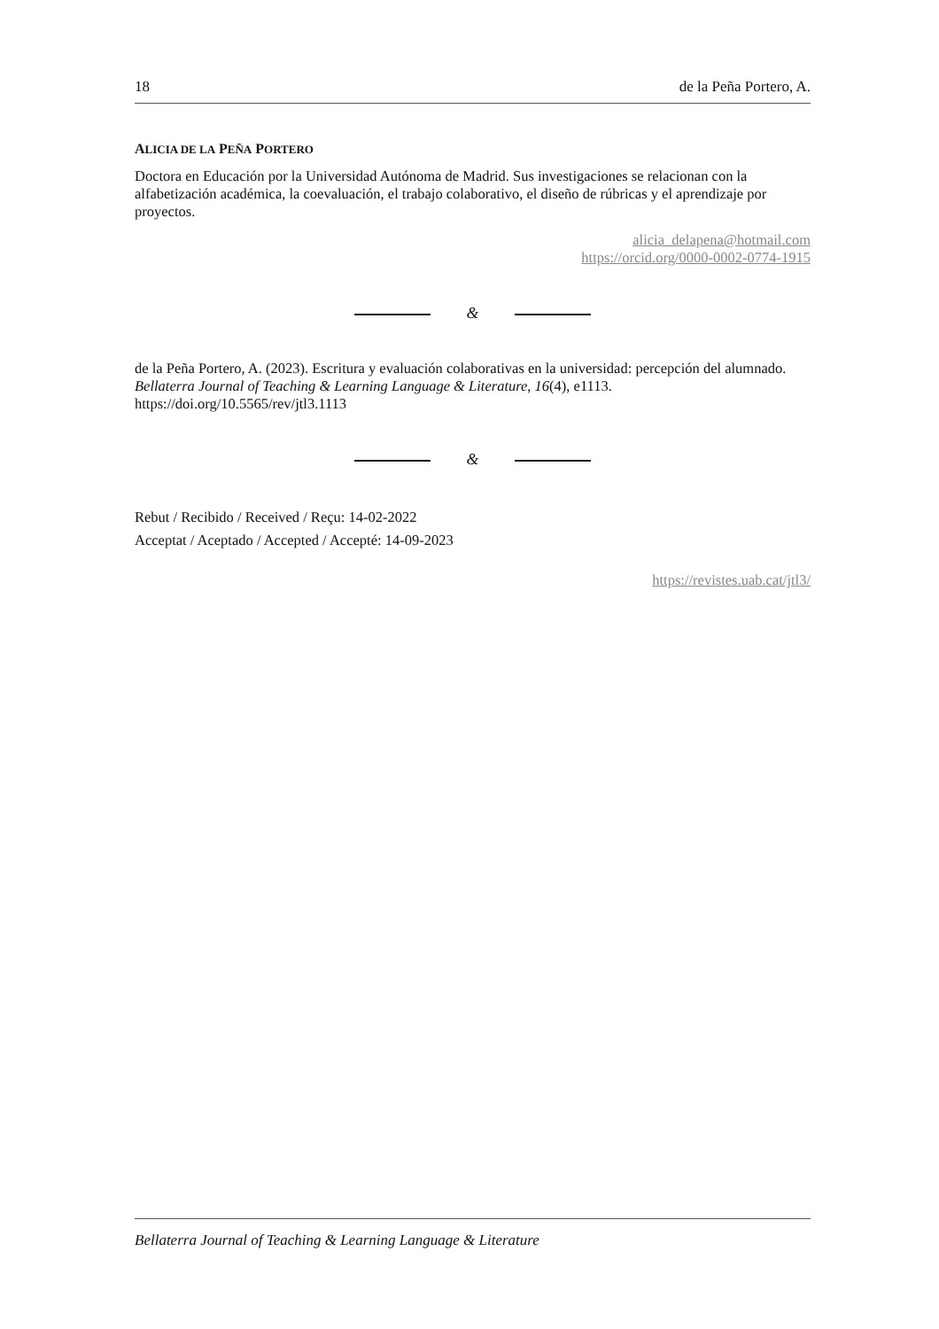18 de la Peña Portero, A.
ALICIA DE LA PEÑA PORTERO
Doctora en Educación por la Universidad Autónoma de Madrid. Sus investigaciones se relacionan con la alfabetización académica, la coevaluación, el trabajo colaborativo, el diseño de rúbricas y el aprendizaje por proyectos.
alicia_delapena@hotmail.com
https://orcid.org/0000-0002-0774-1915
&
de la Peña Portero, A. (2023). Escritura y evaluación colaborativas en la universidad: percepción del alumnado. Bellaterra Journal of Teaching & Learning Language & Literature, 16(4), e1113. https://doi.org/10.5565/rev/jtl3.1113
&
Rebut / Recibido / Received / Reçu: 14-02-2022
Acceptat / Aceptado / Accepted / Accepté: 14-09-2023
https://revistes.uab.cat/jtl3/
Bellaterra Journal of Teaching & Learning Language & Literature